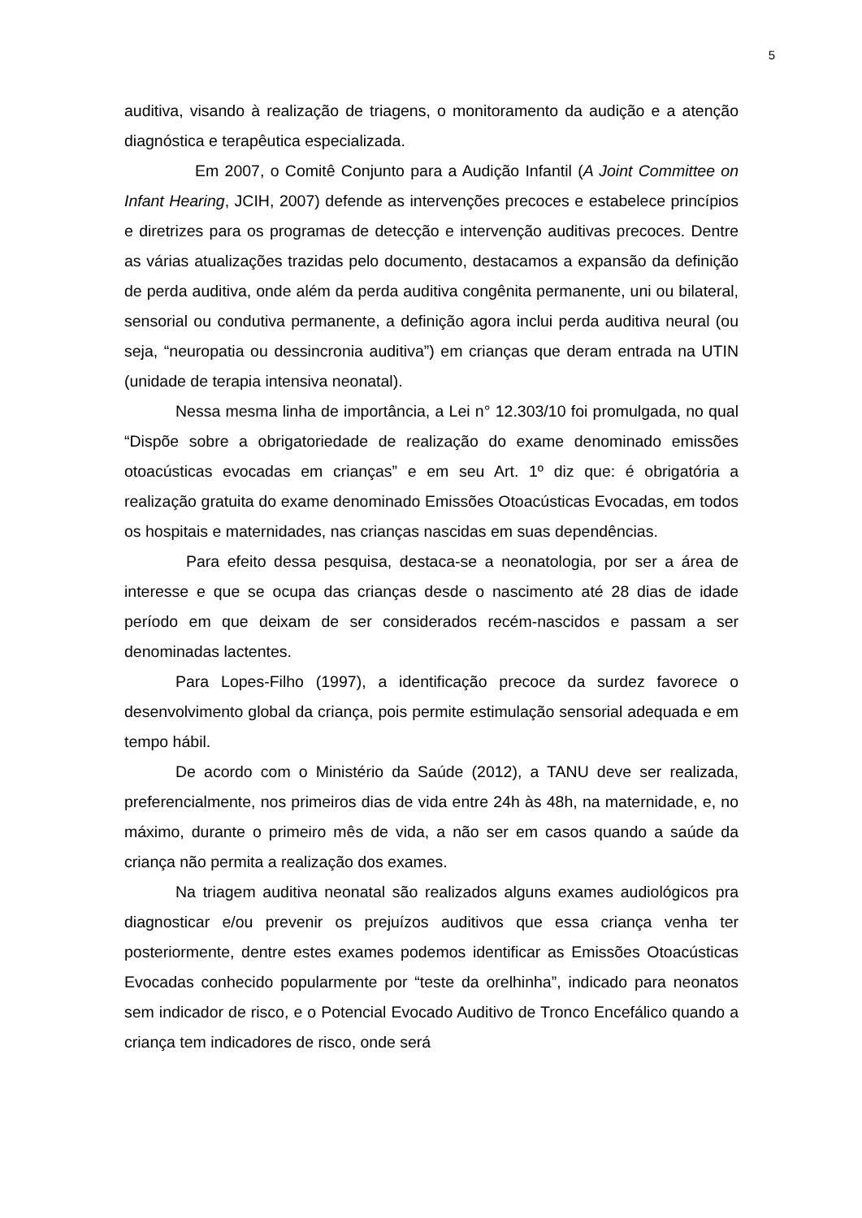5
auditiva, visando à realização de triagens, o monitoramento da audição e a atenção diagnóstica e terapêutica especializada.
Em 2007, o Comitê Conjunto para a Audição Infantil (A Joint Committee on Infant Hearing, JCIH, 2007) defende as intervenções precoces e estabelece princípios e diretrizes para os programas de detecção e intervenção auditivas precoces. Dentre as várias atualizações trazidas pelo documento, destacamos a expansão da definição de perda auditiva, onde além da perda auditiva congênita permanente, uni ou bilateral, sensorial ou condutiva permanente, a definição agora inclui perda auditiva neural (ou seja, “neuropatia ou dessincronia auditiva”) em crianças que deram entrada na UTIN (unidade de terapia intensiva neonatal).
Nessa mesma linha de importância, a Lei n° 12.303/10 foi promulgada, no qual “Dispõe sobre a obrigatoriedade de realização do exame denominado emissões otoacústicas evocadas em crianças” e em seu Art. 1º diz que: é obrigatória a realização gratuita do exame denominado Emissões Otoacústicas Evocadas, em todos os hospitais e maternidades, nas crianças nascidas em suas dependências.
Para efeito dessa pesquisa, destaca-se a neonatologia, por ser a área de interesse e que se ocupa das crianças desde o nascimento até 28 dias de idade período em que deixam de ser considerados recém-nascidos e passam a ser denominadas lactentes.
Para Lopes-Filho (1997), a identificação precoce da surdez favorece o desenvolvimento global da criança, pois permite estimulação sensorial adequada e em tempo hábil.
De acordo com o Ministério da Saúde (2012), a TANU deve ser realizada, preferencialmente, nos primeiros dias de vida entre 24h às 48h, na maternidade, e, no máximo, durante o primeiro mês de vida, a não ser em casos quando a saúde da criança não permita a realização dos exames.
Na triagem auditiva neonatal são realizados alguns exames audiológicos pra diagnosticar e/ou prevenir os prejuízos auditivos que essa criança venha ter posteriormente, dentre estes exames podemos identificar as Emissões Otoacústicas Evocadas conhecido popularmente por “teste da orelhinha”, indicado para neonatos sem indicador de risco, e o Potencial Evocado Auditivo de Tronco Encefálico quando a criança tem indicadores de risco, onde será